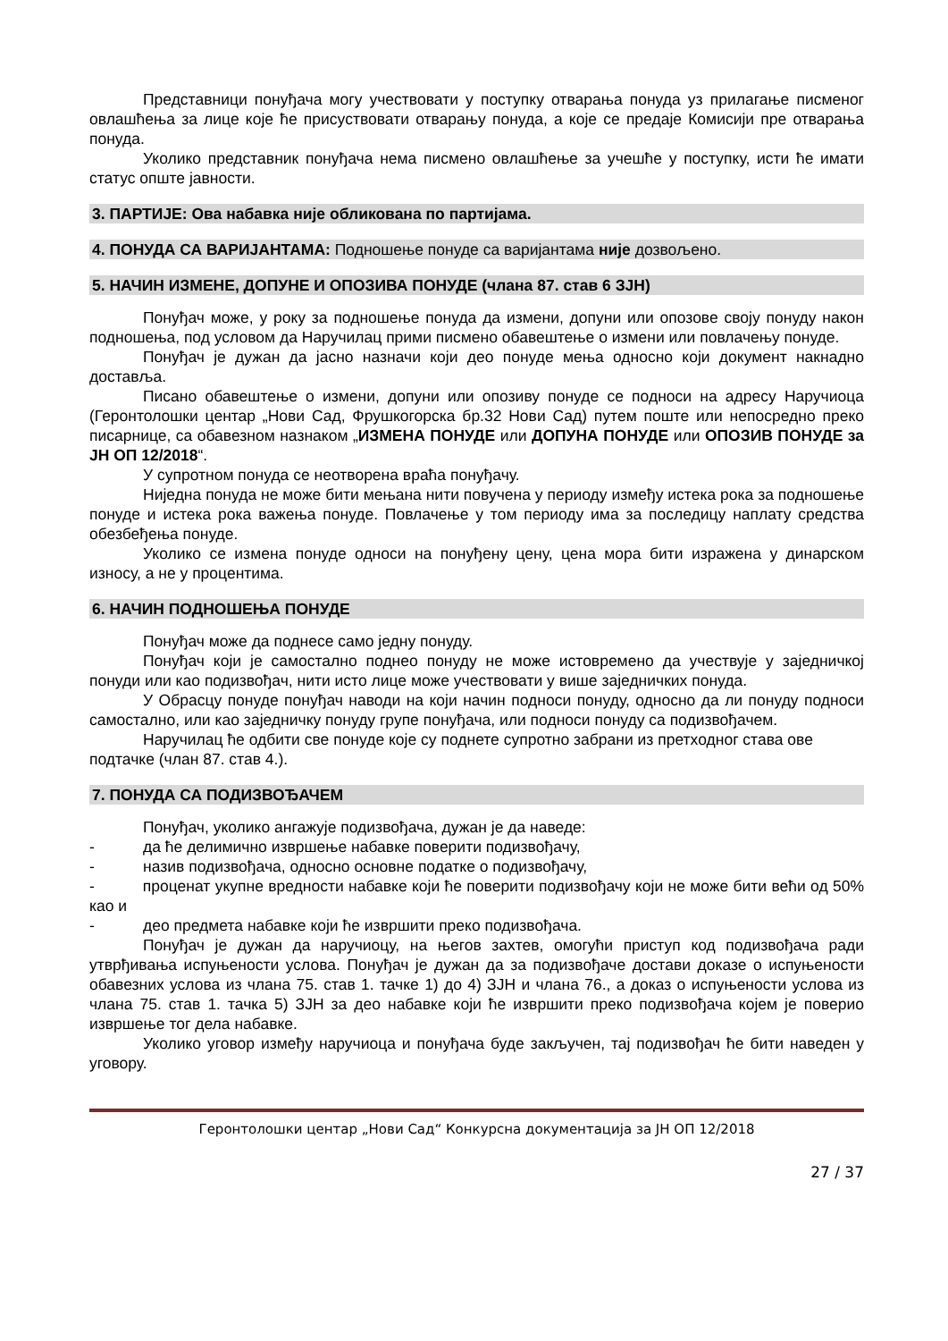Представници понуђача могу учествовати у поступку отварања понуда уз прилагање писменог овлашћења за лице које ће присуствовати отварању понуда, а које се предаје Комисији пре отварања понуда.
Уколико представник понуђача нема писмено овлашћење за учешће у поступку, исти ће имати статус опште јавности.
3. ПАРТИЈЕ: Ова набавка није обликована по партијама.
4. ПОНУДА СА ВАРИЈАНТАМА: Подношење понуде са варијантама није дозвољено.
5. НАЧИН ИЗМЕНЕ, ДОПУНЕ И ОПОЗИВА ПОНУДЕ (члана 87. став 6 ЗЈН)
Понуђач може, у року за подношење понуда да измени, допуни или опозове своју понуду након подношења, под условом да Наручилац прими писмено обавештење о измени или повлачењу понуде.
Понуђач је дужан да јасно назначи који део понуде мења односно који документ накнадно доставља.
Писано обавештење о измени, допуни или опозиву понуде се подноси на адресу Наручиоца (Геронтолошки центар „Нови Сад, Фрушкогорска бр.32 Нови Сад) путем поште или непосредно преко писарнице, са обавезном назнаком „ИЗМЕНА ПОНУДЕ или ДОПУНА ПОНУДЕ или ОПОЗИВ ПОНУДЕ за ЈН ОП 12/2018“.
У супротном понуда се неотворена враћа понуђачу.
Ниједна понуда не може бити мењана нити повучена у периоду између истека рока за подношење понуде и истека рока важења понуде. Повлачење у том периоду има за последицу наплату средства обезбеђења понуде.
Уколико се измена понуде односи на понуђену цену, цена мора бити изражена у динарском износу, а не у процентима.
6. НАЧИН ПОДНОШЕЊА ПОНУДЕ
Понуђач може да поднесе само једну понуду.
Понуђач који је самостално поднео понуду не може истовремено да учествује у заједничкој понуди или као подизвођач, нити исто лице може учествовати у више заједничких понуда.
У Обрасцу понуде понуђач наводи на који начин подноси понуду, односно да ли понуду подноси самостално, или као заједничку понуду групе понуђача, или подноси понуду са подизвођачем.
Наручилац ће одбити све понуде које су поднете супротно забрани из претходног става ове подтачке (члан 87. став 4.).
7. ПОНУДА СА ПОДИЗВОЂАЧЕМ
Понуђач, уколико ангажује подизвођача, дужан је да наведе:
- да ће делимично извршење набавке поверити подизвођачу,
- назив подизвођача, односно основне податке о подизвођачу,
- проценат укупне вредности набавке који ће поверити подизвођачу који не може бити већи од 50% као и
- део предмета набавке који ће извршити преко подизвођача.
Понуђач је дужан да наручиоцу, на његов захтев, омогући приступ код подизвођача ради утврђивања испуњености услова. Понуђач је дужан да за подизвођаче достави доказе о испуњености обавезних услова из члана 75. став 1. тачке 1) до 4) ЗЈН и члана 76., а доказ о испуњености услова из члана 75. став 1. тачка 5) ЗЈН за део набавке који ће извршити преко подизвођача којем је поверио извршење тог дела набавке.
Уколико уговор између наручиоца и понуђача буде закључен, тај подизвођач ће бити наведен у уговору.
Геронтолошки центар „Нови Сад“ Конкурсна документација за ЈН ОП 12/2018
27 / 37